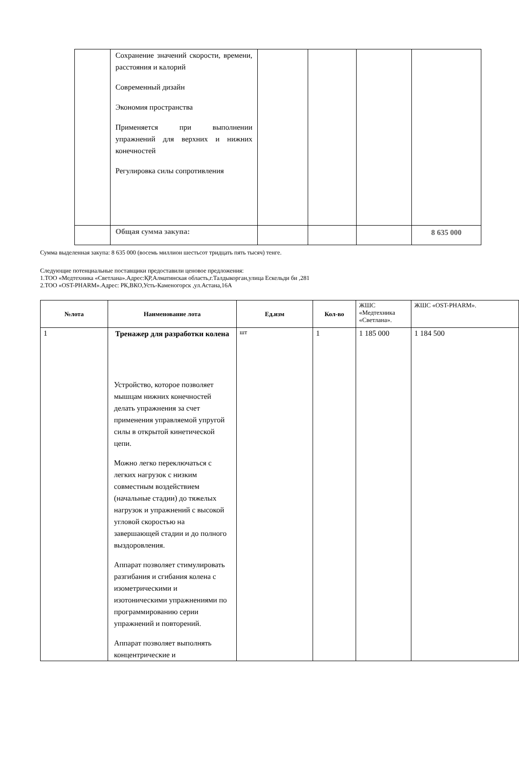| | Сохранение значений скорости, времени, расстояния и калорий Современный дизайн Экономия пространства Применяется при выполнении упражнений для верхних и нижних конечностей Регулировка силы сопротивления | | | | |
| | Общая сумма закупа: | | | | 8 635 000 |
Сумма выделенная закупа: 8 635 000 (восемь миллион шестьсот тридцать пять тысяч) тенге.
Следующие потенциальные поставщики предоставили ценовое предложения:
1.ТОО «Медтехника «Светлана».Адрес:ҚР,Алматинская область,г.Талдыкорган,улица Ескельди би ,281
2.ТОО «OST-PHARM».Адрес: РК,ВКО,Усть-Каменогорск ,ул.Астана,16А
| №лота | Наименование лота | Ед.изм | Кол-во | ЖШС «Медтехника «Светлана». | ЖШС «OST-PHARM». |
| --- | --- | --- | --- | --- | --- |
| 1 | Тренажер для разработки колена Устройство, которое позволяет мышцам нижних конечностей делать упражнения за счет применения управляемой упругой силы в открытой кинетической цепи. Можно легко переключаться с легких нагрузок с низким совместным воздействием (начальные стадии) до тяжелых нагрузок и упражнений с высокой угловой скоростью на завершающей стадии и до полного выздоровления. Аппарат позволяет стимулировать разгибания и сгибания колена с изометрическими и изотоническими упражнениями по программированию серии упражнений и повторений. Аппарат позволяет выполнять концентрические и | шт | 1 | 1 185 000 | 1 184 500 |